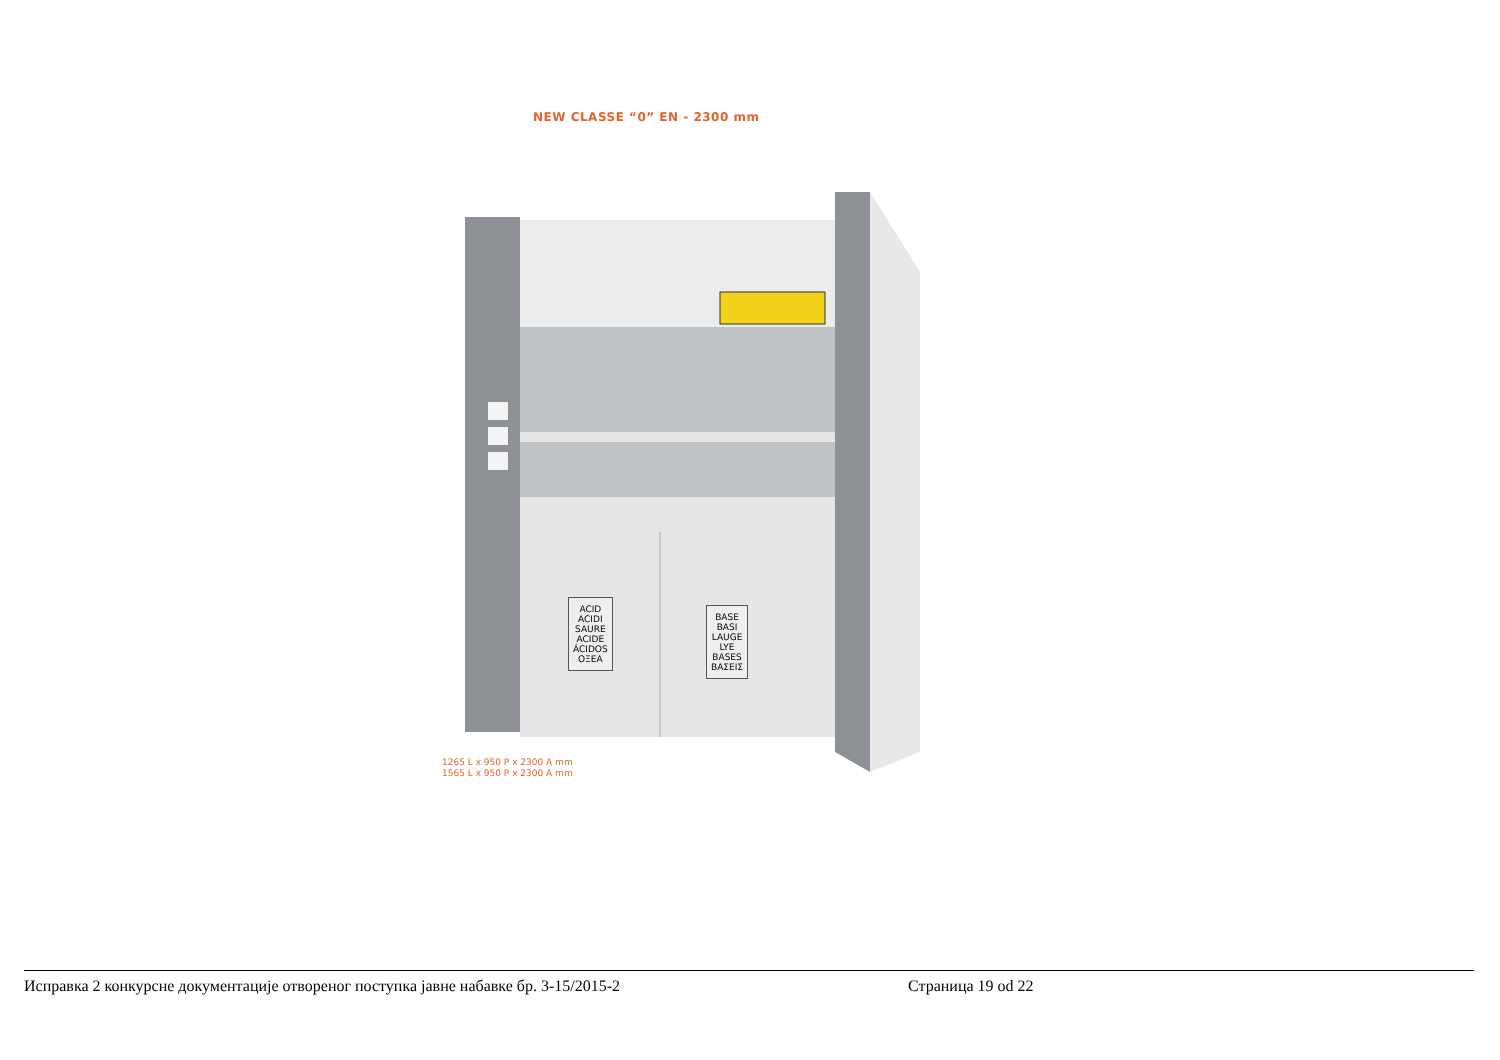NEW CLASSE “0” EN - 2300 mm
ACID
ACIDI
SAURE
ACIDE
ÁCIDOS
ΟΞΕΑ
BASE
BASI
LAUGE
LYE
BASES
ΒΑΣΕΙΣ
1265 L x 950 P x 2300 A mm
1565 L x 950 P x 2300 A mm
Исправка 2 конкурсне документације отвореног поступка јавне набавке бр. 3-15/2015-2 Страница 19 od 22